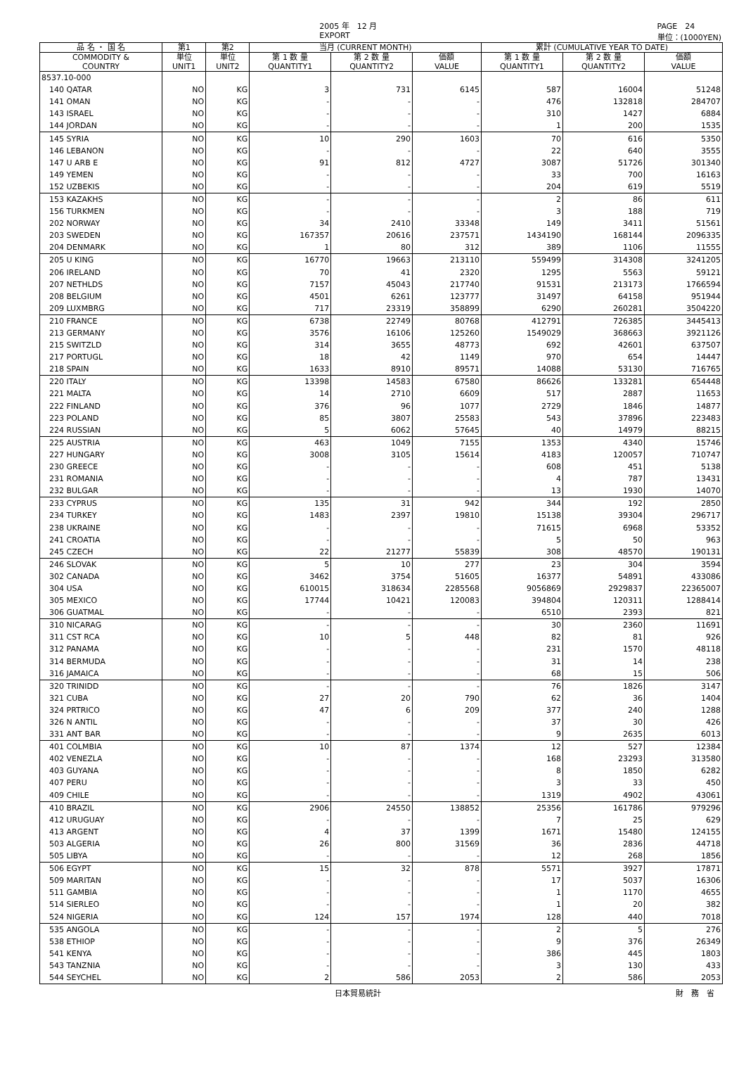2005 年　12 月
EXPORT PAGE　24
単位：(1000YEN)
| 品 名 ・ 国 名 | 第1 | 第2 | 当月 (CURRENT MONTH) | | | 累計 (CUMULATIVE YEAR TO DATE) | | |
| --- | --- | --- | --- | --- | --- | --- | --- | --- |
| COMMODITY & COUNTRY | 単位 UNIT1 | 単位 UNIT2 | 第 1 数 量 QUANTITY1 | 第 2 数 量 QUANTITY2 | 価額 VALUE | 第 1 数 量 QUANTITY1 | 第 2 数 量 QUANTITY2 | 価額 VALUE |
| 8537.10-000 | | | | | | | | |
| 140 QATAR | NO | KG | 3 | 731 | 6145 | 587 | 16004 | 51248 |
| 141 OMAN | NO | KG | - | - | - | 476 | 132818 | 284707 |
| 143 ISRAEL | NO | KG | - | - | - | 310 | 1427 | 6884 |
| 144 JORDAN | NO | KG | - | - | - | 1 | 200 | 1535 |
| 145 SYRIA | NO | KG | 10 | 290 | 1603 | 70 | 616 | 5350 |
| 146 LEBANON | NO | KG | - | - | - | 22 | 640 | 3555 |
| 147 U ARB E | NO | KG | 91 | 812 | 4727 | 3087 | 51726 | 301340 |
| 149 YEMEN | NO | KG | - | - | - | 33 | 700 | 16163 |
| 152 UZBEKIS | NO | KG | - | - | - | 204 | 619 | 5519 |
| 153 KAZAKHS | NO | KG | - | - | - | 2 | 86 | 611 |
| 156 TURKMEN | NO | KG | - | - | - | 3 | 188 | 719 |
| 202 NORWAY | NO | KG | 34 | 2410 | 33348 | 149 | 3411 | 51561 |
| 203 SWEDEN | NO | KG | 167357 | 20616 | 237571 | 1434190 | 168144 | 2096335 |
| 204 DENMARK | NO | KG | 1 | 80 | 312 | 389 | 1106 | 11555 |
| 205 U KING | NO | KG | 16770 | 19663 | 213110 | 559499 | 314308 | 3241205 |
| 206 IRELAND | NO | KG | 70 | 41 | 2320 | 1295 | 5563 | 59121 |
| 207 NETHLDS | NO | KG | 7157 | 45043 | 217740 | 91531 | 213173 | 1766594 |
| 208 BELGIUM | NO | KG | 4501 | 6261 | 123777 | 31497 | 64158 | 951944 |
| 209 LUXMBRG | NO | KG | 717 | 23319 | 358899 | 6290 | 260281 | 3504220 |
| 210 FRANCE | NO | KG | 6738 | 22749 | 80768 | 412791 | 726385 | 3445413 |
| 213 GERMANY | NO | KG | 3576 | 16106 | 125260 | 1549029 | 368663 | 3921126 |
| 215 SWITZLD | NO | KG | 314 | 3655 | 48773 | 692 | 42601 | 637507 |
| 217 PORTUGL | NO | KG | 18 | 42 | 1149 | 970 | 654 | 14447 |
| 218 SPAIN | NO | KG | 1633 | 8910 | 89571 | 14088 | 53130 | 716765 |
| 220 ITALY | NO | KG | 13398 | 14583 | 67580 | 86626 | 133281 | 654448 |
| 221 MALTA | NO | KG | 14 | 2710 | 6609 | 517 | 2887 | 11653 |
| 222 FINLAND | NO | KG | 376 | 96 | 1077 | 2729 | 1846 | 14877 |
| 223 POLAND | NO | KG | 85 | 3807 | 25583 | 543 | 37896 | 223483 |
| 224 RUSSIAN | NO | KG | 5 | 6062 | 57645 | 40 | 14979 | 88215 |
| 225 AUSTRIA | NO | KG | 463 | 1049 | 7155 | 1353 | 4340 | 15746 |
| 227 HUNGARY | NO | KG | 3008 | 3105 | 15614 | 4183 | 120057 | 710747 |
| 230 GREECE | NO | KG | - | - | - | 608 | 451 | 5138 |
| 231 ROMANIA | NO | KG | - | - | - | 4 | 787 | 13431 |
| 232 BULGAR | NO | KG | - | - | - | 13 | 1930 | 14070 |
| 233 CYPRUS | NO | KG | 135 | 31 | 942 | 344 | 192 | 2850 |
| 234 TURKEY | NO | KG | 1483 | 2397 | 19810 | 15138 | 39304 | 296717 |
| 238 UKRAINE | NO | KG | - | - | - | 71615 | 6968 | 53352 |
| 241 CROATIA | NO | KG | - | - | - | 5 | 50 | 963 |
| 245 CZECH | NO | KG | 22 | 21277 | 55839 | 308 | 48570 | 190131 |
| 246 SLOVAK | NO | KG | 5 | 10 | 277 | 23 | 304 | 3594 |
| 302 CANADA | NO | KG | 3462 | 3754 | 51605 | 16377 | 54891 | 433086 |
| 304 USA | NO | KG | 610015 | 318634 | 2285568 | 9056869 | 2929837 | 22365007 |
| 305 MEXICO | NO | KG | 17744 | 10421 | 120083 | 394804 | 120311 | 1288414 |
| 306 GUATMAL | NO | KG | - | - | - | 6510 | 2393 | 821 |
| 310 NICARAG | NO | KG | - | - | - | 30 | 2360 | 11691 |
| 311 CST RCA | NO | KG | 10 | 5 | 448 | 82 | 81 | 926 |
| 312 PANAMA | NO | KG | - | - | - | 231 | 1570 | 48118 |
| 314 BERMUDA | NO | KG | - | - | - | 31 | 14 | 238 |
| 316 JAMAICA | NO | KG | - | - | - | 68 | 15 | 506 |
| 320 TRINIDD | NO | KG | - | - | - | 76 | 1826 | 3147 |
| 321 CUBA | NO | KG | 27 | 20 | 790 | 62 | 36 | 1404 |
| 324 PRTRICO | NO | KG | 47 | 6 | 209 | 377 | 240 | 1288 |
| 326 N ANTIL | NO | KG | - | - | - | 37 | 30 | 426 |
| 331 ANT BAR | NO | KG | - | - | - | 9 | 2635 | 6013 |
| 401 COLMBIA | NO | KG | 10 | 87 | 1374 | 12 | 527 | 12384 |
| 402 VENEZLA | NO | KG | - | - | - | 168 | 23293 | 313580 |
| 403 GUYANA | NO | KG | - | - | - | 8 | 1850 | 6282 |
| 407 PERU | NO | KG | - | - | - | 3 | 33 | 450 |
| 409 CHILE | NO | KG | - | - | - | 1319 | 4902 | 43061 |
| 410 BRAZIL | NO | KG | 2906 | 24550 | 138852 | 25356 | 161786 | 979296 |
| 412 URUGUAY | NO | KG | - | - | - | 7 | 25 | 629 |
| 413 ARGENT | NO | KG | 4 | 37 | 1399 | 1671 | 15480 | 124155 |
| 503 ALGERIA | NO | KG | 26 | 800 | 31569 | 36 | 2836 | 44718 |
| 505 LIBYA | NO | KG | - | - | - | 12 | 268 | 1856 |
| 506 EGYPT | NO | KG | 15 | 32 | 878 | 5571 | 3927 | 17871 |
| 509 MARITAN | NO | KG | - | - | - | 17 | 5037 | 16306 |
| 511 GAMBIA | NO | KG | - | - | - | 1 | 1170 | 4655 |
| 514 SIERLEO | NO | KG | - | - | - | 1 | 20 | 382 |
| 524 NIGERIA | NO | KG | 124 | 157 | 1974 | 128 | 440 | 7018 |
| 535 ANGOLA | NO | KG | - | - | - | 2 | 5 | 276 |
| 538 ETHIOP | NO | KG | - | - | - | 9 | 376 | 26349 |
| 541 KENYA | NO | KG | - | - | - | 386 | 445 | 1803 |
| 543 TANZNIA | NO | KG | - | - | - | 3 | 130 | 433 |
| 544 SEYCHEL | NO | KG | 2 | 586 | 2053 | 2 | 586 | 2053 |
日本貿易統計 財　務　省